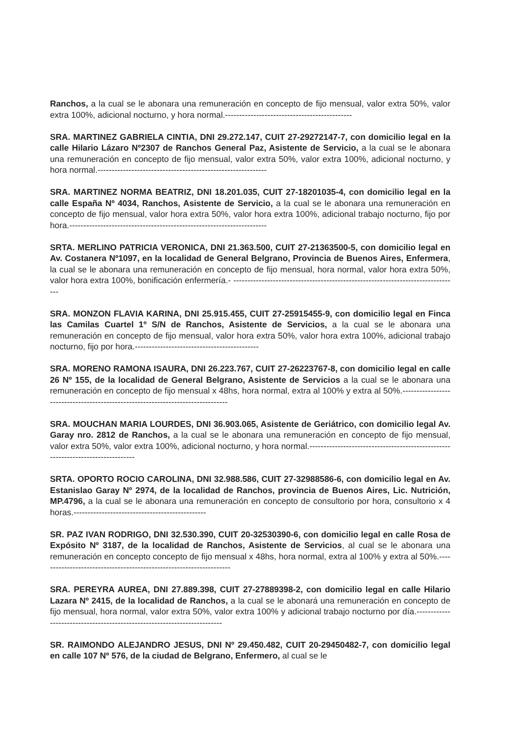Ranchos, a la cual se le abonara una remuneración en concepto de fijo mensual, valor extra 50%, valor extra 100%, adicional nocturno, y hora normal.---------------------------------------------
SRA. MARTINEZ GABRIELA CINTIA, DNI 29.272.147, CUIT 27-29272147-7, con domicilio legal en la calle Hilario Lázaro Nº2307 de Ranchos General Paz, Asistente de Servicio, a la cual se le abonara una remuneración en concepto de fijo mensual, valor extra 50%, valor extra 100%, adicional nocturno, y hora normal.------------------------------------------------------------
SRA. MARTINEZ NORMA BEATRIZ, DNI 18.201.035, CUIT 27-18201035-4, con domicilio legal en la calle España Nº 4034, Ranchos, Asistente de Servicio, a la cual se le abonara una remuneración en concepto de fijo mensual, valor hora extra 50%, valor hora extra 100%, adicional trabajo nocturno, fijo por hora.----------------------------------------------------------------------
SRTA. MERLINO PATRICIA VERONICA, DNI 21.363.500, CUIT 27-21363500-5, con domicilio legal en Av. Costanera Nº1097, en la localidad de General Belgrano, Provincia de Buenos Aires, Enfermera, la cual se le abonara una remuneración en concepto de fijo mensual, hora normal, valor hora extra 50%, valor hora extra 100%, bonificación enfermería.- --------------------------------------------------------------------------------
SRA. MONZON FLAVIA KARINA, DNI 25.915.455, CUIT 27-25915455-9, con domicilio legal en Finca las Camilas Cuartel 1º S/N de Ranchos, Asistente de Servicios, a la cual se le abonara una remuneración en concepto de fijo mensual, valor hora extra 50%, valor hora extra 100%, adicional trabajo nocturno, fijo por hora.--------------------------------------------
SRA. MORENO RAMONA ISAURA, DNI 26.223.767, CUIT 27-26223767-8, con domicilio legal en calle 26 Nº 155, de la localidad de General Belgrano, Asistente de Servicios a la cual se le abonara una remuneración en concepto de fijo mensual x 48hs, hora normal, extra al 100% y extra al 50%.--------------------------------------------------------------------------------
SRA. MOUCHAN MARIA LOURDES, DNI 36.903.065, Asistente de Geriátrico, con domicilio legal Av. Garay nro. 2812 de Ranchos, a la cual se le abonara una remuneración en concepto de fijo mensual, valor extra 50%, valor extra 100%, adicional nocturno, y hora normal.--------------------------------------------------------------------------------
SRTA. OPORTO ROCIO CAROLINA, DNI 32.988.586, CUIT 27-32988586-6, con domicilio legal en Av. Estanislao Garay Nº 2974, de la localidad de Ranchos, provincia de Buenos Aires, Lic. Nutrición, MP.4796, a la cual se le abonara una remuneración en concepto de consultorio por hora, consultorio x 4 horas.-----------------------------------------------
SR. PAZ IVAN RODRIGO, DNI 32.530.390, CUIT 20-32530390-6, con domicilio legal en calle Rosa de Expósito Nº 3187, de la localidad de Ranchos, Asistente de Servicios, al cual se le abonara una remuneración en concepto concepto de fijo mensual x 48hs, hora normal, extra al 100% y extra al 50%.--------------------------------------------------------------------
SRA. PEREYRA AUREA, DNI 27.889.398, CUIT 27-27889398-2, con domicilio legal en calle Hilario Lazara Nº 2415, de la localidad de Ranchos, a la cual se le abonará una remuneración en concepto de fijo mensual, hora normal, valor extra 50%, valor extra 100% y adicional trabajo nocturno por día.-------------------------------------------------------------------------
SR. RAIMONDO ALEJANDRO JESUS, DNI Nº 29.450.482, CUIT 20-29450482-7, con domicilio legal en calle 107 Nº 576, de la ciudad de Belgrano, Enfermero, al cual se le